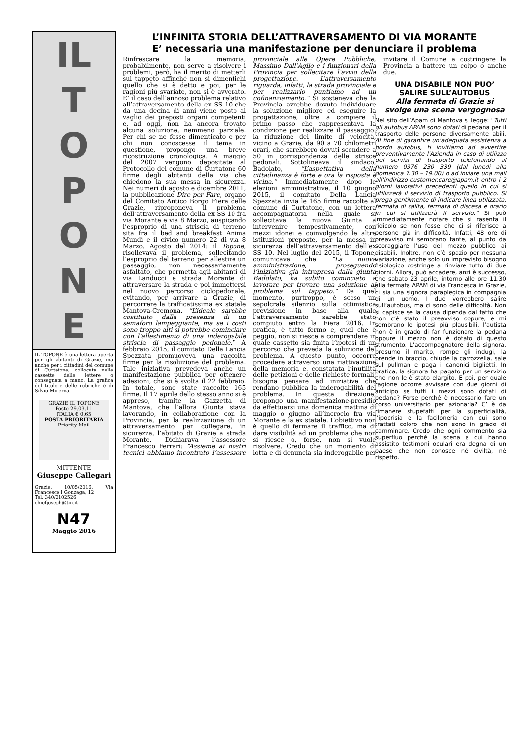IL
TOPONE
IL TOPONE è una lettera aperta per gli abitanti di Grazie, ma anche per i cittadini del comune di Curtatone, collocata nelle cassette delle lettere o consegnata a mano. La grafica del titolo e delle rubriche è di Silvio Minerva.
GRAZIE IL TOPONE
Poste 29.03.11
ITALIA € 0,65
POSTA PRIORITARIA
Priority Mail
MITTENTE
Giuseppe Callegari
Grazie, 10/05/2016, Via Francesco I Gonzaga, 12
Tel. 340/2102526
chiefjoseph@tin.it
N47
Maggio 2016
L’INFINITA STORIA DELL’ATTRAVERSAMENTO DI VIA MORANTE
E’ necessaria una manifestazione per denunciare il problema
Rinfrescare la memoria, probabilmente, non serve a risolvere i problemi, però, ha il merito di metterli sul tappeto affinché non si dimentichi quello che si è detto e poi, per le ragioni più svariate, non si è avverato. E’ il caso dell’annoso problema relativo all’attraversamento della ex SS 10 che da una decina di anni viene posto al vaglio dei preposti organi competenti e, ad oggi, non ha ancora trovato alcuna soluzione, nemmeno parziale. Per chi se ne fosse dimenticato e per chi non conoscesse il tema in questione, propongo una breve ricostruzione cronologica. A maggio del 2007 vengono depositate al Protocollo del comune di Curtatone 60 firme degli abitanti della via che chiedono la sua messa in sicurezza. Nei numeri di agosto e dicembre 2011, la pubblicazione Dire per Fare, organo del Comitato Antico Borgo Fiera delle Grazie, riproponeva il problema dell’attraversamento della ex SS 10 fra via Morante e via 8 Marzo, auspicando l’esproprio di una striscia di terreno sita fra il bed and breakfast Anima Mundi e il civico numero 22 di via 8 Marzo. Agosto del 2014: il Topone, risollevava il problema, sollecitando l’esproprio del terreno per allestire un passaggio, non necessariamente asfaltato, che permetta agli abitanti di via Landucci e strada Morante di attraversare la strada e poi immettersi nel nuovo percorso ciclopedonale, evitando, per arrivare a Grazie, di percorrere la trafficatissima ex statale Mantova-Cremona. “L’ideale sarebbe costituito dalla presenza di un semaforo lampeggiante, ma se i costi sono troppo alti si potrebbe cominciare con l’allestimento di una inderogabile striscia di passaggio pedonale.” A febbraio 2015, il comitato Della Lancia Spezzata promuoveva una raccolta firme per la risoluzione del problema. Tale iniziativa prevedeva anche un manifestazione pubblica per ottenere adesioni, che si è svolta il 22 febbraio. In totale, sono state raccolte 165 firme. Il 17 aprile dello stesso anno si è appreso, tramite la Gazzetta di Mantova, che l’allora Giunta stava lavorando, in collaborazione con la Provincia, per la realizzazione di un attraversamento per collegare, in sicurezza, l’abitato di Grazie a strada Morante. Dichiarava l’assessore Francesco Ferrari: “Assieme ai nostri tecnici abbiamo incontrato l’assessore provinciale alle Opere Pubbliche, Massimo Dall’Aglio e i funzionari della Provincia per sollecitare l’avvio della progettazione. L’attraversamento riguarda, infatti, la strada provinciale e per realizzarlo puntiamo ad un cofinanziamento.” Si sosteneva che la Provincia avrebbe dovuto individuare la soluzione migliore ed eseguire la progettazione, oltre a compiere il primo passo che rappresentava la condizione per realizzare il passaggio: la riduzione del limite di velocità, vicino a Grazie, da 90 a 70 chilometri orari, che sarebbero dovuti scendere a 50 in corrispondenza delle strisce pedonali. Sottolineava il sindaco, Badolato, “L’aspettativa della cittadinanza è forte e ora la risposta è vicina.” Immediatamente dopo le elezioni amministrative, il 10 giugno 2015, il comitato Della Lancia Spezzata invia le 165 firme raccolte al comune di Curtatone, con un lettera accompagnatoria nella quale si sollecitava la nuova Giunta a intervenire tempestivamente, con mezzi idonei e coinvolgendo le altre istituzioni preposte, per la messa in sicurezza dell’attraversamento dell’ex SS 10. Nel luglio del 2015, il Topone, comunicava che “La nuova amministrazione, proseguendo l’iniziativa già intrapresa dalla giunta Badolato, ha subito cominciato a lavorare per trovare una soluzione al problema sul tappeto.” Da quel momento, purtroppo, è sceso un sepolcrale silenzio sulla ottimistica previsione in base alla quale l’attraversamento sarebbe stato compiuto entro la Fiera 2016. In pratica, è tutto fermo e, quel che è peggio, non si riesce a comprendere in quale cassetto sia finita l’ipotesi di un percorso che preveda la soluzione del problema. A questo punto, occorre procedere attraverso una riattivazione della memoria e, constatata l’inutilità delle petizioni e delle richieste formali, bisogna pensare ad iniziative che rendano pubblica la inderogabilità del problema. In questa direzione, propongo una manifestazione-presidio da effettuarsi una domenica mattina di maggio o giugno all’incrocio fra via Morante e la ex statale. L’obiettivo non è quello di fermare il traffico, ma di dare visibilità ad un problema che non si riesce o, forse, non si vuole risolvere. Credo che un momento di lotta e di denuncia sia inderogabile per invitare il Comune a costringere la Provincia a battere un colpo o anche due.
UNA DISABILE NON PUO’ SALIRE SULL’AUTOBUS
Alla fermata di Grazie si svolge una scena vergognosa
Nel sito dell’Apam di Mantova si legge: "Tutti gli autobus APAM sono dotati di pedana per il trasporto delle persone diversamente abili. Al fine di garantire un'adeguata assistenza a bordo autobus, ti invitiamo ad avvertire preventivamente l'Azienda in caso di utilizzo dei servizi di trasporto telefonando al numero 0376 230 339 (dal lunedì alla domenica 7.30 – 19.00) o ad inviare una mail all'indirizzo customer.care@apam.it entro i 2 giorni lavorativi precedenti quello in cui si utilizzerà il servizio di trasporto pubblico. Si prega gentilmente di indicare linea utilizzata, fermata di salita, fermata di discesa e orario in cui si utilizzerà il servizio.” Si può immediatamente notare che si rasenta il ridicolo se non fosse che ci si riferisce a persone già in difficoltà. Infatti, 48 ore di preavviso mi sembrano tante, al punto da scoraggiare l’uso del mezzo pubblico ai disabili. Inoltre, non c’è spazio per nessuna variazione, anche solo un imprevisto bisogno fisiologico costringe a rinviare tutto di due giorni. Allora, può accadere, anzi è successo, che sabato 23 aprile, intorno alle ore 11.30 alla fermata APAM di via Francesca in Grazie, ci sia una signora paraplegica in compagnia di un uomo. I due vorrebbero salire sull’autobus, ma ci sono delle difficoltà. Non si capisce se la causa dipenda dal fatto che non c’è stato il preavviso oppure, e mi sembrano le ipotesi più plausibili, l’autista non è in grado di far funzionare la pedana oppure il mezzo non è dotato di questo strumento. L’accompagnatore della signora, presumo il marito, rompe gli indugi, la prende in braccio, chiude la carrozzella, sale sul pullman e paga i canonici biglietti. In pratica, la signora ha pagato per un servizio che non le è stato elargito. E poi, per quale ragione occorre avvisare con due giorni di anticipo se tutti i mezzi sono dotati di pedana? Forse perché è necessario fare un corso universitario per azionarla? C’ è da rimanere stupefatti per la superficialità, l’ipocrisia e la faciloneria con cui sono trattati coloro che non sono in grado di camminare. Credo che ogni commento sia superfluo perché la scena a cui hanno assistito testimoni oculari era degna di un paese che non conosce né civiltà, né rispetto.